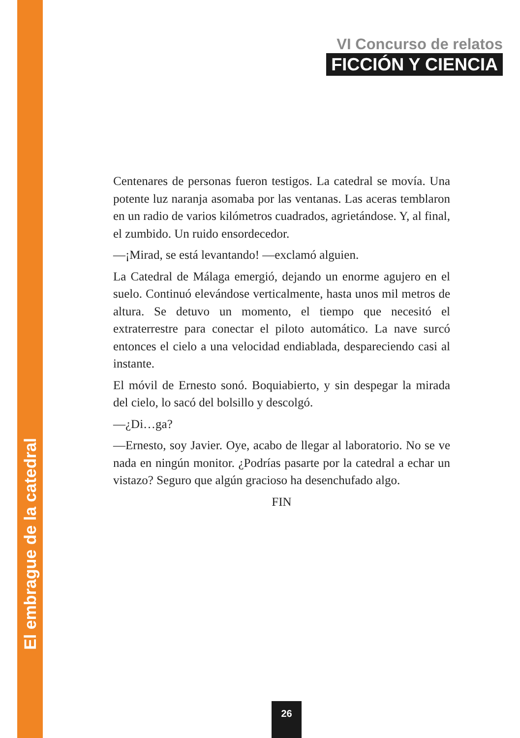El embrague de la catedral
VI Concurso de relatos
FICCIÓN Y CIENCIA
Centenares de personas fueron testigos. La catedral se movía. Una potente luz naranja asomaba por las ventanas. Las aceras temblaron en un radio de varios kilómetros cuadrados, agrietándose. Y, al final, el zumbido. Un ruido ensordecedor.
—¡Mirad, se está levantando! —exclamó alguien.
La Catedral de Málaga emergió, dejando un enorme agujero en el suelo. Continuó elevándose verticalmente, hasta unos mil metros de altura. Se detuvo un momento, el tiempo que necesitó el extraterrestre para conectar el piloto automático. La nave surcó entonces el cielo a una velocidad endiablada, despareciendo casi al instante.
El móvil de Ernesto sonó. Boquiabierto, y sin despegar la mirada del cielo, lo sacó del bolsillo y descolgó.
—¿Di…ga?
—Ernesto, soy Javier. Oye, acabo de llegar al laboratorio. No se ve nada en ningún monitor. ¿Podrías pasarte por la catedral a echar un vistazo? Seguro que algún gracioso ha desenchufado algo.
FIN
26